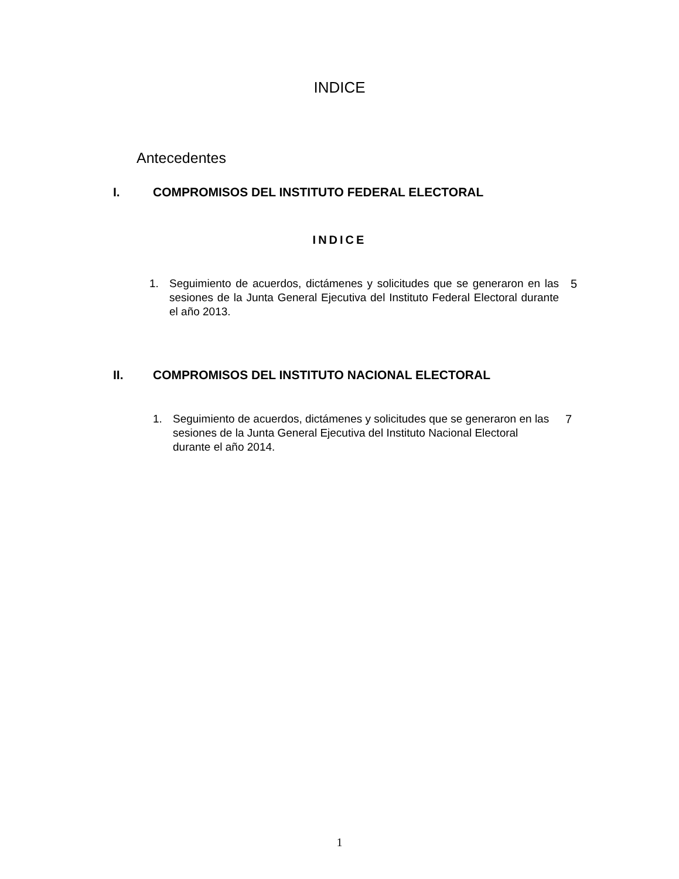INDICE
Antecedentes
I. COMPROMISOS DEL INSTITUTO FEDERAL ELECTORAL
INDICE
1. Seguimiento de acuerdos, dictámenes y solicitudes que se generaron en las sesiones de la Junta General Ejecutiva del Instituto Federal Electoral durante el año 2013. 5
II. COMPROMISOS DEL INSTITUTO NACIONAL ELECTORAL
1. Seguimiento de acuerdos, dictámenes y solicitudes que se generaron en las sesiones de la Junta General Ejecutiva del Instituto Nacional Electoral durante el año 2014. 7
1